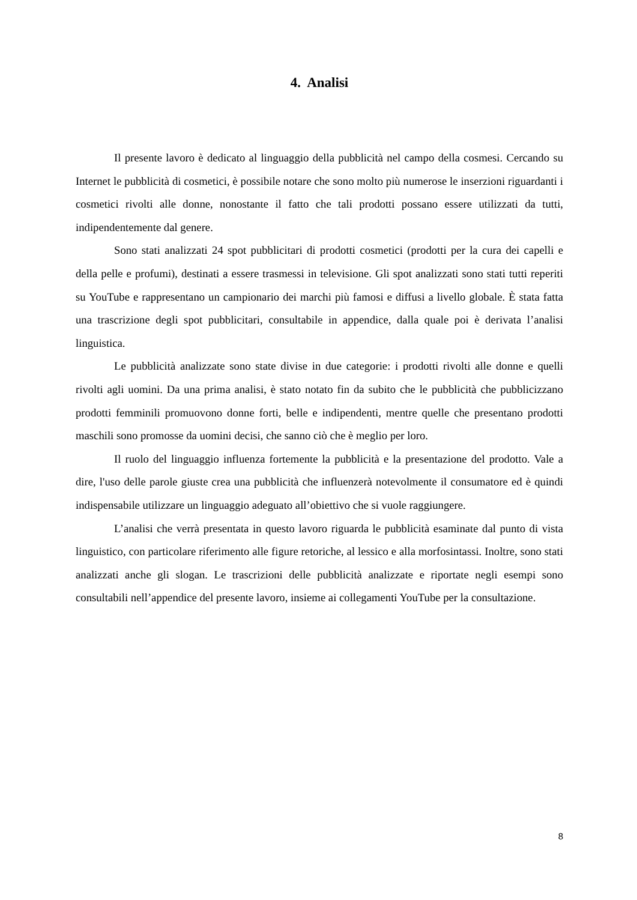4. Analisi
Il presente lavoro è dedicato al linguaggio della pubblicità nel campo della cosmesi. Cercando su Internet le pubblicità di cosmetici, è possibile notare che sono molto più numerose le inserzioni riguardanti i cosmetici rivolti alle donne, nonostante il fatto che tali prodotti possano essere utilizzati da tutti, indipendentemente dal genere.
Sono stati analizzati 24 spot pubblicitari di prodotti cosmetici (prodotti per la cura dei capelli e della pelle e profumi), destinati a essere trasmessi in televisione. Gli spot analizzati sono stati tutti reperiti su YouTube e rappresentano un campionario dei marchi più famosi e diffusi a livello globale. È stata fatta una trascrizione degli spot pubblicitari, consultabile in appendice, dalla quale poi è derivata l’analisi linguistica.
Le pubblicità analizzate sono state divise in due categorie: i prodotti rivolti alle donne e quelli rivolti agli uomini. Da una prima analisi, è stato notato fin da subito che le pubblicità che pubblicizzano prodotti femminili promuovono donne forti, belle e indipendenti, mentre quelle che presentano prodotti maschili sono promosse da uomini decisi, che sanno ciò che è meglio per loro.
Il ruolo del linguaggio influenza fortemente la pubblicità e la presentazione del prodotto. Vale a dire, l'uso delle parole giuste crea una pubblicità che influenzerà notevolmente il consumatore ed è quindi indispensabile utilizzare un linguaggio adeguato all’obiettivo che si vuole raggiungere.
L’analisi che verrà presentata in questo lavoro riguarda le pubblicità esaminate dal punto di vista linguistico, con particolare riferimento alle figure retoriche, al lessico e alla morfosintassi. Inoltre, sono stati analizzati anche gli slogan. Le trascrizioni delle pubblicità analizzate e riportate negli esempi sono consultabili nell’appendice del presente lavoro, insieme ai collegamenti YouTube per la consultazione.
8